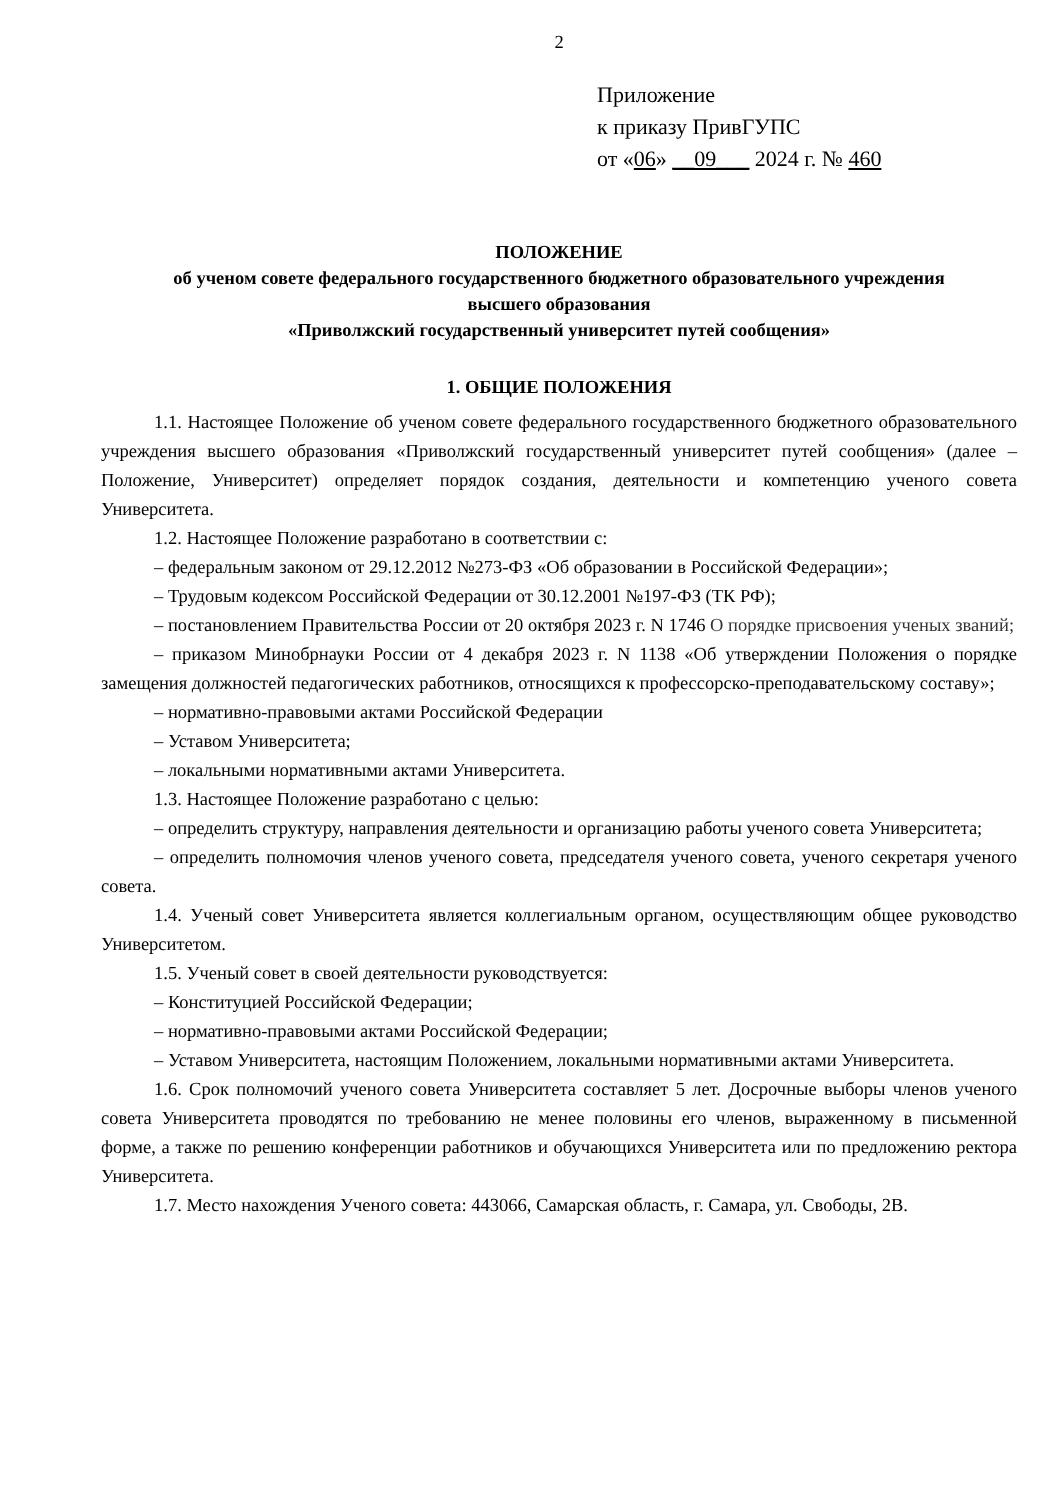2
Приложение
к приказу ПривГУПС
от «06» __09___ 2024 г. № 460
ПОЛОЖЕНИЕ
об ученом совете федерального государственного бюджетного образовательного учреждения
высшего образования
«Приволжский государственный университет путей сообщения»
1. ОБЩИЕ ПОЛОЖЕНИЯ
1.1. Настоящее Положение об ученом совете федерального государственного бюджетного образовательного учреждения высшего образования «Приволжский государственный университет путей сообщения» (далее – Положение, Университет) определяет порядок создания, деятельности и компетенцию ученого совета Университета.
1.2. Настоящее Положение разработано в соответствии с:
– федеральным законом от 29.12.2012 №273-ФЗ «Об образовании в Российской Федерации»;
– Трудовым кодексом Российской Федерации от 30.12.2001 №197-ФЗ (ТК РФ);
– постановлением Правительства России от 20 октября 2023 г. N 1746 О порядке присвоения ученых званий;
– приказом Минобрнауки России от 4 декабря 2023 г. N 1138 «Об утверждении Положения о порядке замещения должностей педагогических работников, относящихся к профессорско-преподавательскому составу»;
– нормативно-правовыми актами Российской Федерации
– Уставом Университета;
– локальными нормативными актами Университета.
1.3. Настоящее Положение разработано с целью:
– определить структуру, направления деятельности и организацию работы ученого совета Университета;
– определить полномочия членов ученого совета, председателя ученого совета, ученого секретаря ученого совета.
1.4. Ученый совет Университета является коллегиальным органом, осуществляющим общее руководство Университетом.
1.5. Ученый совет в своей деятельности руководствуется:
– Конституцией Российской Федерации;
– нормативно-правовыми актами Российской Федерации;
– Уставом Университета, настоящим Положением, локальными нормативными актами Университета.
1.6. Срок полномочий ученого совета Университета составляет 5 лет. Досрочные выборы членов ученого совета Университета проводятся по требованию не менее половины его членов, выраженному в письменной форме, а также по решению конференции работников и обучающихся Университета или по предложению ректора Университета.
1.7. Место нахождения Ученого совета: 443066, Самарская область, г. Самара, ул. Свободы, 2В.